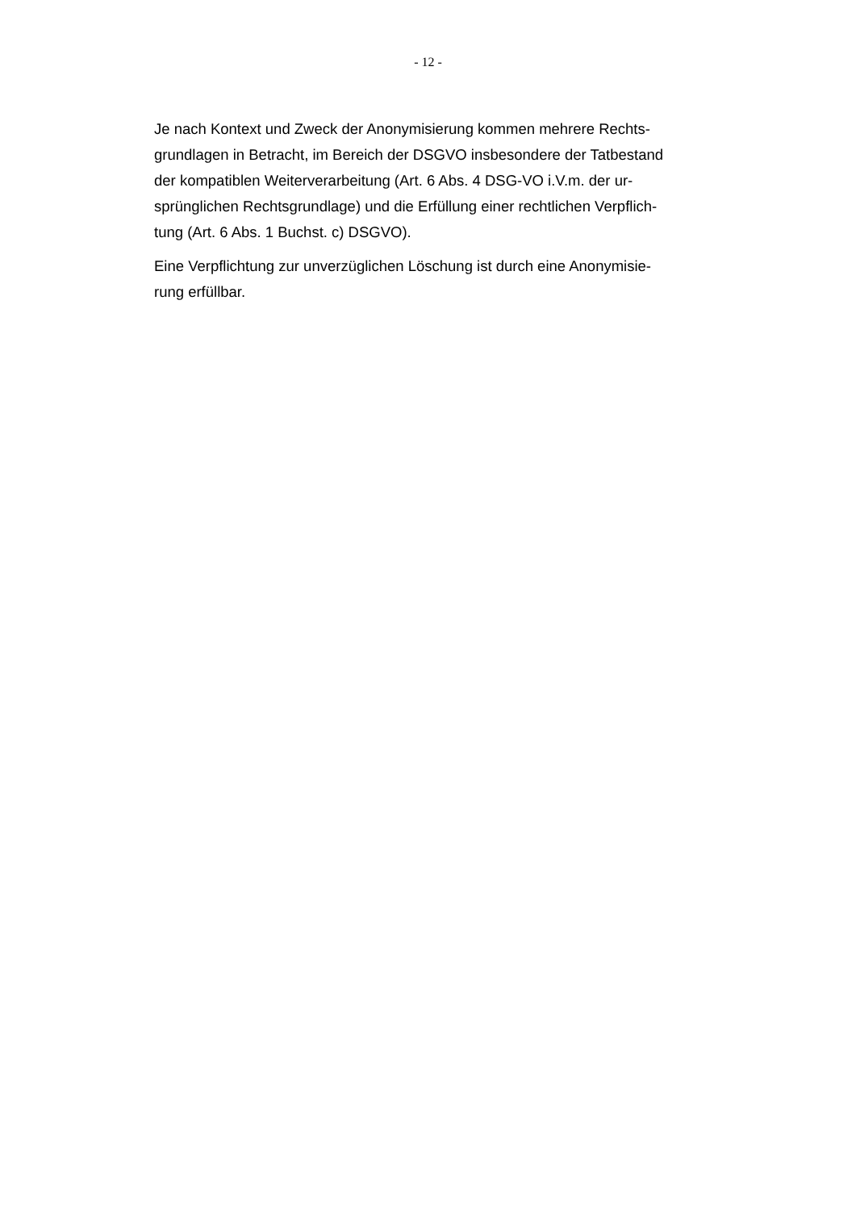- 12 -
Je nach Kontext und Zweck der Anonymisierung kommen mehrere Rechts-
grundlagen in Betracht, im Bereich der DSGVO insbesondere der Tatbestand
der kompatiblen Weiterverarbeitung (Art. 6 Abs. 4 DSG-VO i.V.m. der ur-
sprünglichen Rechtsgrundlage) und die Erfüllung einer rechtlichen Verpflich-
tung (Art. 6 Abs. 1 Buchst. c) DSGVO).
Eine Verpflichtung zur unverzüglichen Löschung ist durch eine Anonymisie-
rung erfüllbar.